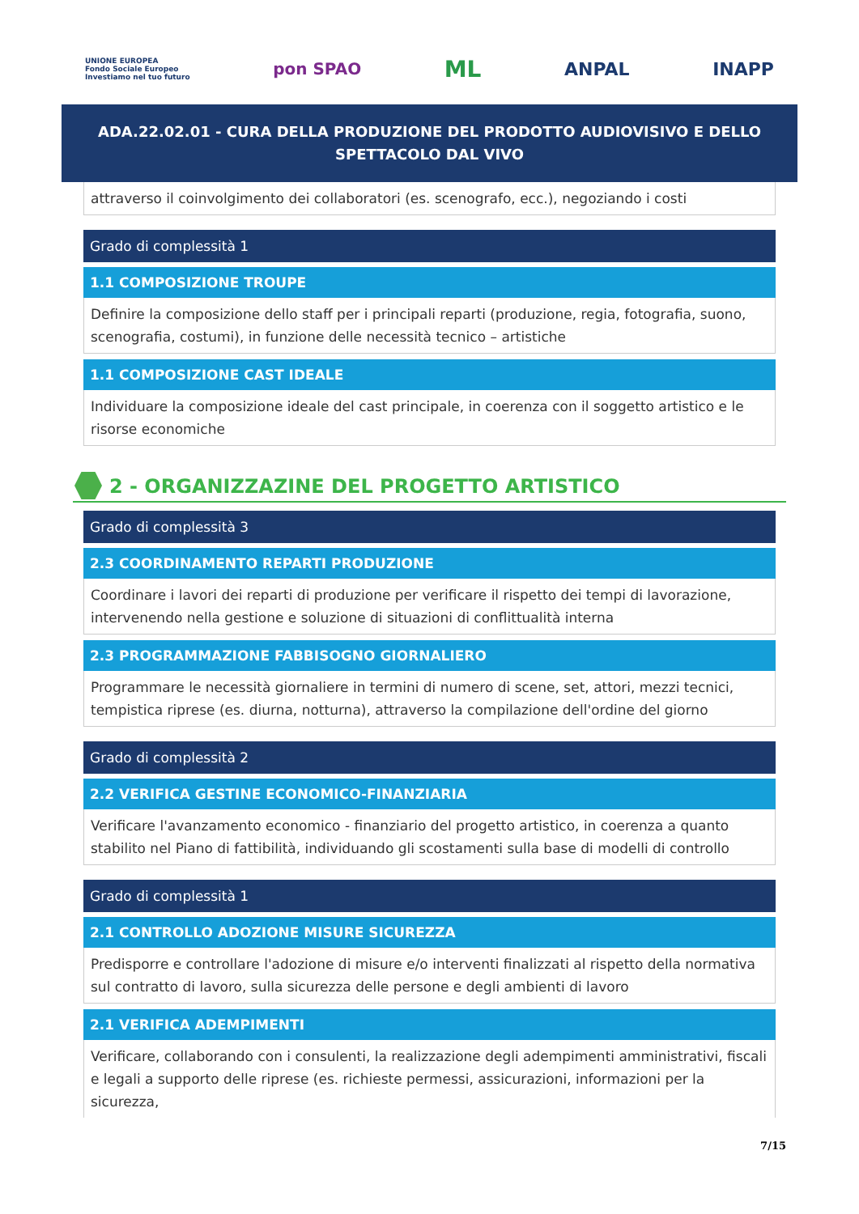UNIONE EUROPEA
Fondo Sociale Europeo
Investiamo nel tuo futuro
pon SPAO
ML
ANPAL INAPP
ADA.22.02.01 - CURA DELLA PRODUZIONE DEL PRODOTTO AUDIOVISIVO E DELLO SPETTACOLO DAL VIVO
attraverso il coinvolgimento dei collaboratori (es. scenografo, ecc.), negoziando i costi
Grado di complessità 1
1.1 COMPOSIZIONE TROUPE
Definire la composizione dello staff per i principali reparti (produzione, regia, fotografia, suono, scenografia, costumi), in funzione delle necessità tecnico – artistiche
1.1 COMPOSIZIONE CAST IDEALE
Individuare la composizione ideale del cast principale, in coerenza con il soggetto artistico e le risorse economiche
2 - ORGANIZZAZINE DEL PROGETTO ARTISTICO
Grado di complessità 3
2.3 COORDINAMENTO REPARTI PRODUZIONE
Coordinare i lavori dei reparti di produzione per verificare il rispetto dei tempi di lavorazione, intervenendo nella gestione e soluzione di situazioni di conflittualità interna
2.3 PROGRAMMAZIONE FABBISOGNO GIORNALIERO
Programmare le necessità giornaliere in termini di numero di scene, set, attori, mezzi tecnici, tempistica riprese (es. diurna, notturna), attraverso la compilazione dell'ordine del giorno
Grado di complessità 2
2.2 VERIFICA GESTINE ECONOMICO-FINANZIARIA
Verificare l'avanzamento economico - finanziario del progetto artistico, in coerenza a quanto stabilito nel Piano di fattibilità, individuando gli scostamenti sulla base di modelli di controllo
Grado di complessità 1
2.1 CONTROLLO ADOZIONE MISURE SICUREZZA
Predisporre e controllare l'adozione di misure e/o interventi finalizzati al rispetto della normativa sul contratto di lavoro, sulla sicurezza delle persone e degli ambienti di lavoro
2.1 VERIFICA ADEMPIMENTI
Verificare, collaborando con i consulenti, la realizzazione degli adempimenti amministrativi, fiscali e legali a supporto delle riprese (es. richieste permessi, assicurazioni, informazioni per la sicurezza,
7/15